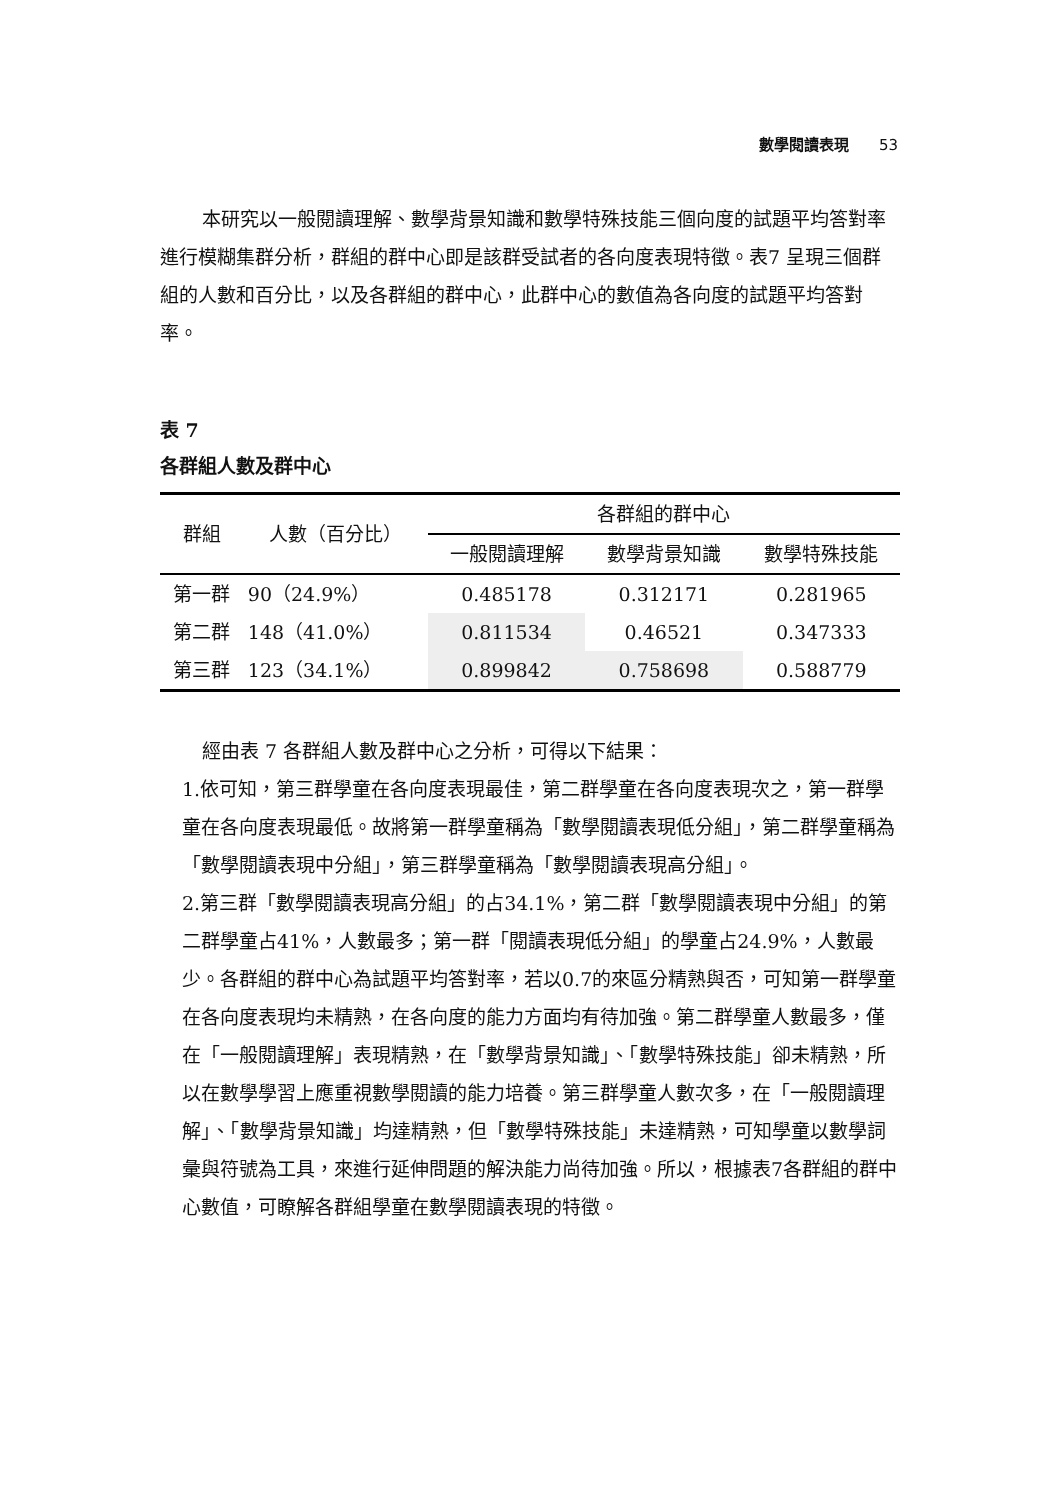數學閱讀表現 53
本研究以一般閱讀理解、數學背景知識和數學特殊技能三個向度的試題平均答對率進行模糊集群分析，群組的群中心即是該群受試者的各向度表現特徵。表7 呈現三個群組的人數和百分比，以及各群組的群中心，此群中心的數值為各向度的試題平均答對率。
表 7
各群組人數及群中心
| 群組 | 人數（百分比） | 各群組的群中心 | | |
| --- | --- | --- | --- | --- |
| | | 一般閱讀理解 | 數學背景知識 | 數學特殊技能 |
| 第一群 | 90（24.9%） | 0.485178 | 0.312171 | 0.281965 |
| 第二群 | 148（41.0%） | 0.811534 | 0.46521 | 0.347333 |
| 第三群 | 123（34.1%） | 0.899842 | 0.758698 | 0.588779 |
經由表 7 各群組人數及群中心之分析，可得以下結果：
1.依可知，第三群學童在各向度表現最佳，第二群學童在各向度表現次之，第一群學童在各向度表現最低。故將第一群學童稱為「數學閱讀表現低分組」，第二群學童稱為「數學閱讀表現中分組」，第三群學童稱為「數學閱讀表現高分組」。
2.第三群「數學閱讀表現高分組」的占34.1%，第二群「數學閱讀表現中分組」的第二群學童占41%，人數最多；第一群「閱讀表現低分組」的學童占24.9%，人數最少。各群組的群中心為試題平均答對率，若以0.7的來區分精熟與否，可知第一群學童在各向度表現均未精熟，在各向度的能力方面均有待加強。第二群學童人數最多，僅在「一般閱讀理解」表現精熟，在「數學背景知識」、「數學特殊技能」卻未精熟，所以在數學學習上應重視數學閱讀的能力培養。第三群學童人數次多，在「一般閱讀理解」、「數學背景知識」均達精熟，但「數學特殊技能」未達精熟，可知學童以數學詞彙與符號為工具，來進行延伸問題的解決能力尚待加強。所以，根據表7各群組的群中心數值，可瞭解各群組學童在數學閱讀表現的特徵。